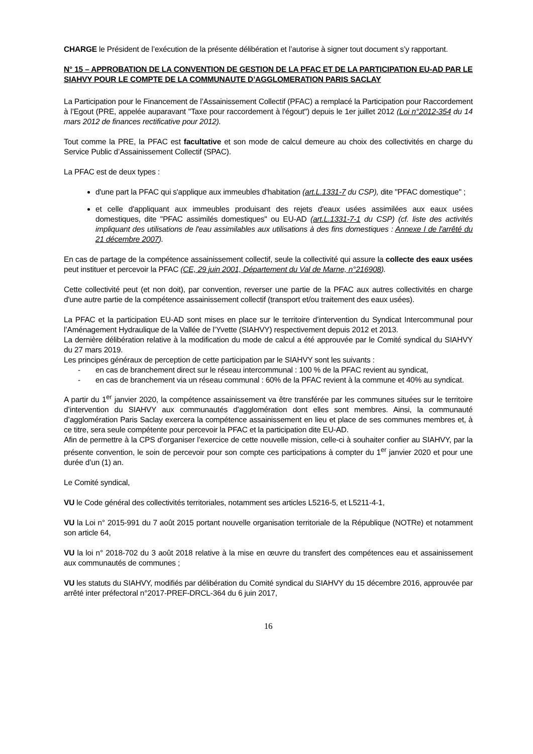CHARGE le Président de l’exécution de la présente délibération et l’autorise à signer tout document s’y rapportant.
N° 15 – APPROBATION DE LA CONVENTION DE GESTION DE LA PFAC ET DE LA PARTICIPATION EU-AD PAR LE SIAHVY POUR LE COMPTE DE LA COMMUNAUTE D’AGGLOMERATION PARIS SACLAY
La Participation pour le Financement de l’Assainissement Collectif (PFAC) a remplacé la Participation pour Raccordement à l’Egout (PRE, appelée auparavant "Taxe pour raccordement à l'égout") depuis le 1er juillet 2012 (Loi n°2012-354 du 14 mars 2012 de finances rectificative pour 2012).
Tout comme la PRE, la PFAC est facultative et son mode de calcul demeure au choix des collectivités en charge du Service Public d’Assainissement Collectif (SPAC).
La PFAC est de deux types :
d'une part la PFAC qui s'applique aux immeubles d'habitation (art.L.1331-7 du CSP), dite "PFAC domestique" ;
et celle d'appliquant aux immeubles produisant des rejets d'eaux usées assimilées aux eaux usées domestiques, dite "PFAC assimilés domestiques" ou EU-AD (art.L.1331-7-1 du CSP) (cf. liste des activités impliquant des utilisations de l'eau assimilables aux utilisations à des fins domestiques : Annexe I de l'arrêté du 21 décembre 2007).
En cas de partage de la compétence assainissement collectif, seule la collectivité qui assure la collecte des eaux usées peut instituer et percevoir la PFAC (CE, 29 juin 2001, Département du Val de Marne, n°216908).
Cette collectivité peut (et non doit), par convention, reverser une partie de la PFAC aux autres collectivités en charge d'une autre partie de la compétence assainissement collectif (transport et/ou traitement des eaux usées).
La PFAC et la participation EU-AD sont mises en place sur le territoire d’intervention du Syndicat Intercommunal pour l’Aménagement Hydraulique de la Vallée de l’Yvette (SIAHVY) respectivement depuis 2012 et 2013.
La dernière délibération relative à la modification du mode de calcul a été approuvée par le Comité syndical du SIAHVY du 27 mars 2019.
Les principes généraux de perception de cette participation par le SIAHVY sont les suivants :
- en cas de branchement direct sur le réseau intercommunal : 100 % de la PFAC revient au syndicat,
- en cas de branchement via un réseau communal : 60% de la PFAC revient à la commune et 40% au syndicat.
A partir du 1<sup>er</sup> janvier 2020, la compétence assainissement va être transférée par les communes situées sur le territoire d’intervention du SIAHVY aux communautés d’agglomération dont elles sont membres. Ainsi, la communauté d’agglomération Paris Saclay exercera la compétence assainissement en lieu et place de ses communes membres et, à ce titre, sera seule compétente pour percevoir la PFAC et la participation dite EU-AD.
Afin de permettre à la CPS d’organiser l’exercice de cette nouvelle mission, celle-ci à souhaiter confier au SIAHVY, par la présente convention, le soin de percevoir pour son compte ces participations à compter du 1<sup>er</sup> janvier 2020 et pour une durée d’un (1) an.
Le Comité syndical,
VU le Code général des collectivités territoriales, notamment ses articles L5216-5, et L5211-4-1,
VU la Loi n° 2015-991 du 7 août 2015 portant nouvelle organisation territoriale de la République (NOTRe) et notamment son article 64,
VU la loi n° 2018-702 du 3 août 2018 relative à la mise en œuvre du transfert des compétences eau et assainissement aux communautés de communes ;
VU les statuts du SIAHVY, modifiés par délibération du Comité syndical du SIAHVY du 15 décembre 2016, approuvée par arrêté inter préfectoral n°2017-PREF-DRCL-364 du 6 juin 2017,
16